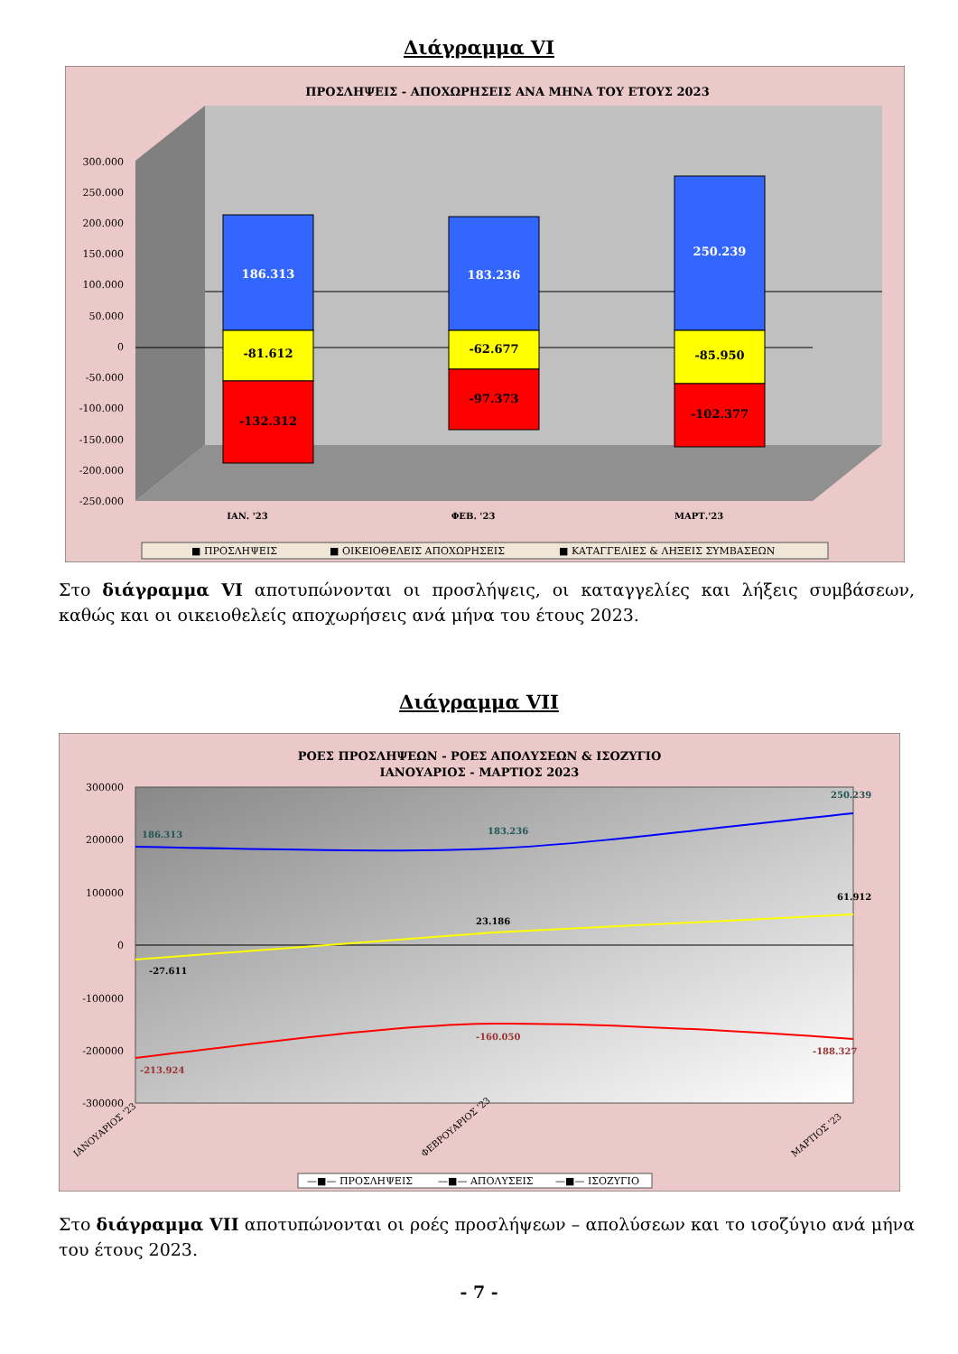Διάγραμμα VI
ΠΡΟΣΛΗΨΕΙΣ - ΑΠΟΧΩΡΗΣΕΙΣ ΑΝΑ ΜΗΝΑ ΤΟΥ ΕΤΟΥΣ 2023
300.000
250.000
200.000
150.000
100.000
50.000
0
-50.000
-100.000
-150.000
-200.000
-250.000
186.313
-81.612
-132.312
183.236
-62.677
-97.373
250.239
-85.950
-102.377
ΙΑΝ. '23
ΦΕΒ. '23
ΜΑΡΤ.'23
■ ΠΡΟΣΛΗΨΕΙΣ
■ ΟΙΚΕΙΟΘΕΛΕΙΣ ΑΠΟΧΩΡΗΣΕΙΣ
■ ΚΑΤΑΓΓΕΛΙΕΣ & ΛΗΞΕΙΣ ΣΥΜΒΑΣΕΩΝ
Στο διάγραμμα VI αποτυπώνονται οι προσλήψεις, οι καταγγελίες και λήξεις συμβάσεων, καθώς και οι οικειοθελείς αποχωρήσεις ανά μήνα του έτους 2023.
Διάγραμμα VII
ΡΟΕΣ ΠΡΟΣΛΗΨΕΩΝ - ΡΟΕΣ ΑΠΟΛΥΣΕΩΝ & ΙΣΟΖΥΓΙΟ
ΙΑΝΟΥΑΡΙΟΣ - ΜΑΡΤΙΟΣ 2023
300000
200000
100000
0
-100000
-200000
-300000
186.313
183.236
250.239
-27.611
23.186
61.912
-213.924
-160.050
-188.327
ΙΑΝΟΥΑΡΙΟΣ '23
ΦΕΒΡΟΥΑΡΙΟΣ '23
ΜΑΡΤΙΟΣ '23
—■— ΠΡΟΣΛΗΨΕΙΣ
—■— ΑΠΟΛΥΣΕΙΣ
—■— ΙΣΟΖΥΓΙΟ
Στο διάγραμμα VII αποτυπώνονται οι ροές προσλήψεων – απολύσεων και το ισοζύγιο ανά μήνα του έτους 2023.
- 7 -